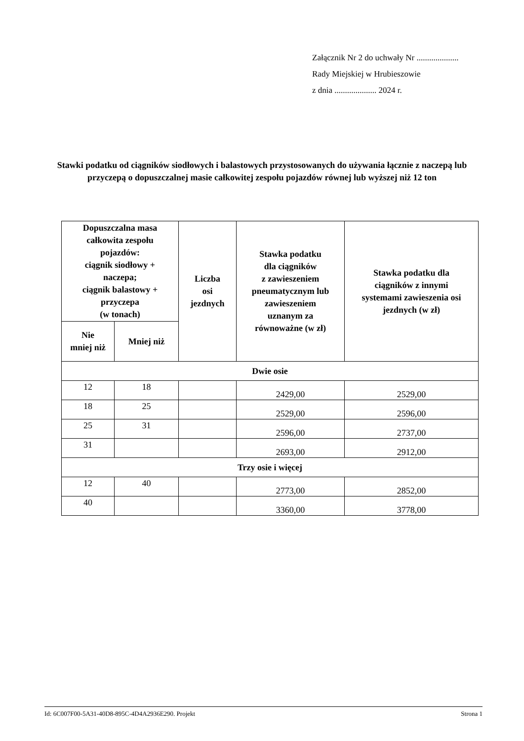Załącznik Nr 2 do uchwały Nr ....................
Rady Miejskiej w Hrubieszowie
z dnia .................... 2024 r.
Stawki podatku od ciągników siodłowych i balastowych przystosowanych do używania łącznie z naczepą lub przyczepą o dopuszczalnej masie całkowitej zespołu pojazdów równej lub wyższej niż 12 ton
| Dopuszczalna masa całkowita zespołu pojazdów: ciągnik siodłowy + naczepa; ciągnik balastowy + przyczepa (w tonach) | | Liczba osi jezdnych | Stawka podatku dla ciągników z zawieszeniem pneumatycznym lub zawieszeniem uznanym za równoważne (w zł) | Stawka podatku dla ciągników z innymi systemami zawieszenia osi jezdnych (w zł) |
| --- | --- | --- | --- | --- |
| Nie mniej niż | Mniej niż | | | |
| Dwie osie | | | | |
| 12 | 18 | | 2429,00 | 2529,00 |
| 18 | 25 | | 2529,00 | 2596,00 |
| 25 | 31 | | 2596,00 | 2737,00 |
| 31 | | | 2693,00 | 2912,00 |
| Trzy osie i więcej | | | | |
| 12 | 40 | | 2773,00 | 2852,00 |
| 40 | | | 3360,00 | 3778,00 |
Id: 6C007F00-5A31-40D8-895C-4D4A2936E290. Projekt Strona 1